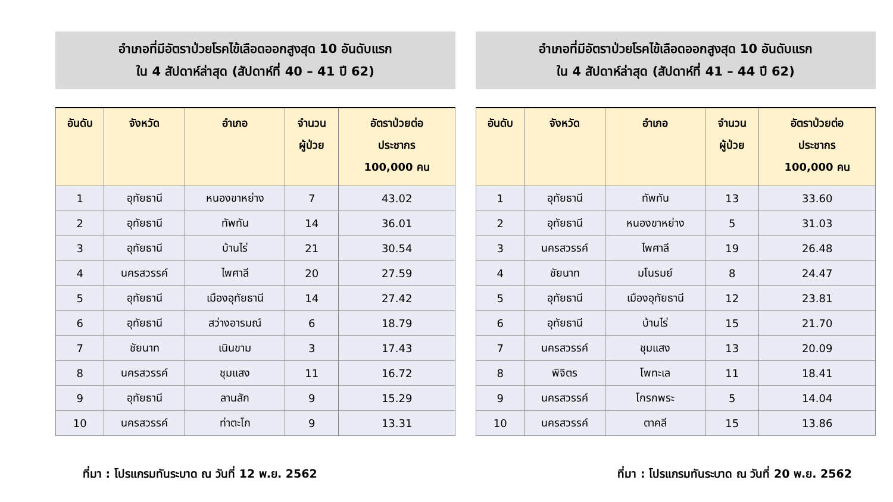อำเภอที่มีอัตราป่วยโรคไข้เลือดออกสูงสุด 10 อันดับแรก
ใน 4 สัปดาห์ล่าสุด (สัปดาห์ที่ 40 – 41 ปี 62)
| อันดับ | จังหวัด | อำเภอ | จำนวน ผู้ป่วย | อัตราป่วยต่อ ประชากร 100,000 คน |
| --- | --- | --- | --- | --- |
| 1 | อุทัยธานี | หนองขาหย่าง | 7 | 43.02 |
| 2 | อุทัยธานี | ทัพทัน | 14 | 36.01 |
| 3 | อุทัยธานี | บ้านไร่ | 21 | 30.54 |
| 4 | นครสวรรค์ | ไพศาลี | 20 | 27.59 |
| 5 | อุทัยธานี | เมืองอุทัยธานี | 14 | 27.42 |
| 6 | อุทัยธานี | สว่างอารมณ์ | 6 | 18.79 |
| 7 | ชัยนาท | เนินขาม | 3 | 17.43 |
| 8 | นครสวรรค์ | ชุมแสง | 11 | 16.72 |
| 9 | อุทัยธานี | ลานสัก | 9 | 15.29 |
| 10 | นครสวรรค์ | ท่าตะโก | 9 | 13.31 |
ที่มา : โปรแกรมทันระบาด ณ วันที่ 12 พ.ย. 2562
อำเภอที่มีอัตราป่วยโรคไข้เลือดออกสูงสุด 10 อันดับแรก
ใน 4 สัปดาห์ล่าสุด (สัปดาห์ที่ 41 – 44 ปี 62)
| อันดับ | จังหวัด | อำเภอ | จำนวน ผู้ป่วย | อัตราป่วยต่อ ประชากร 100,000 คน |
| --- | --- | --- | --- | --- |
| 1 | อุทัยธานี | ทัพทัน | 13 | 33.60 |
| 2 | อุทัยธานี | หนองขาหย่าง | 5 | 31.03 |
| 3 | นครสวรรค์ | ไพศาลี | 19 | 26.48 |
| 4 | ชัยนาท | มโนรมย์ | 8 | 24.47 |
| 5 | อุทัยธานี | เมืองอุทัยธานี | 12 | 23.81 |
| 6 | อุทัยธานี | บ้านไร่ | 15 | 21.70 |
| 7 | นครสวรรค์ | ชุมแสง | 13 | 20.09 |
| 8 | พิจิตร | โพทะเล | 11 | 18.41 |
| 9 | นครสวรรค์ | โกรกพระ | 5 | 14.04 |
| 10 | นครสวรรค์ | ตาคลี | 15 | 13.86 |
ที่มา : โปรแกรมทันระบาด ณ วันที่ 20 พ.ย. 2562